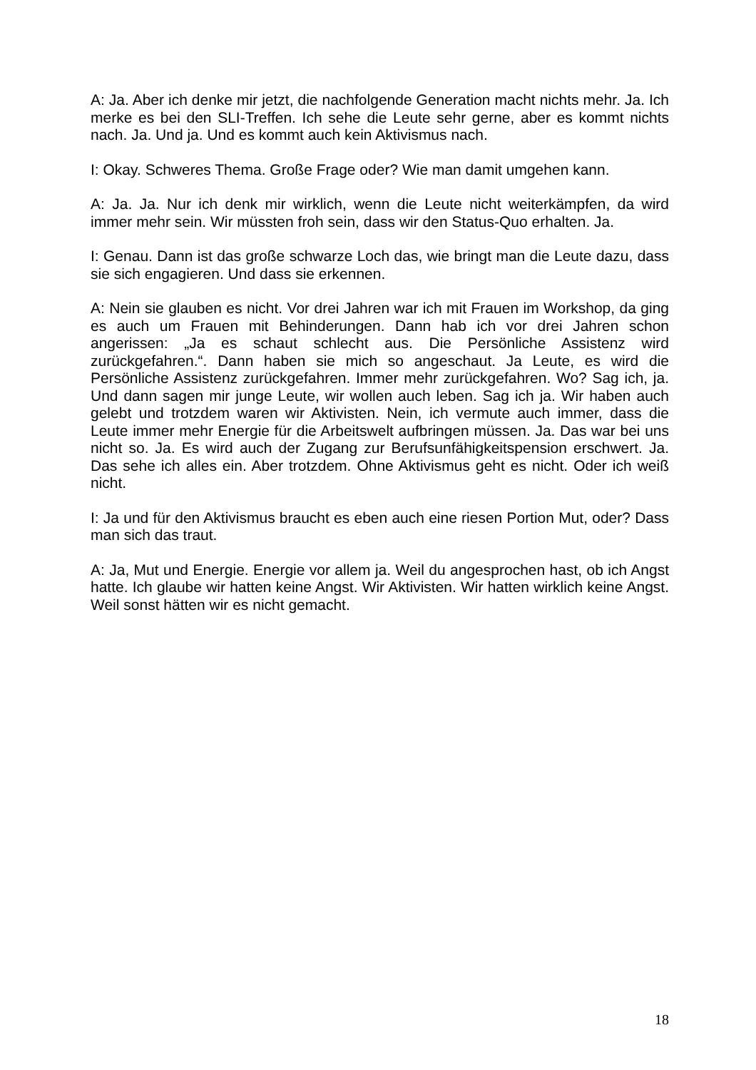A: Ja. Aber ich denke mir jetzt, die nachfolgende Generation macht nichts mehr. Ja. Ich merke es bei den SLI-Treffen. Ich sehe die Leute sehr gerne, aber es kommt nichts nach. Ja. Und ja. Und es kommt auch kein Aktivismus nach.
I: Okay. Schweres Thema. Große Frage oder? Wie man damit umgehen kann.
A: Ja. Ja. Nur ich denk mir wirklich, wenn die Leute nicht weiterkämpfen, da wird immer mehr sein. Wir müssten froh sein, dass wir den Status-Quo erhalten. Ja.
I: Genau. Dann ist das große schwarze Loch das, wie bringt man die Leute dazu, dass sie sich engagieren. Und dass sie erkennen.
A: Nein sie glauben es nicht. Vor drei Jahren war ich mit Frauen im Workshop, da ging es auch um Frauen mit Behinderungen. Dann hab ich vor drei Jahren schon angerissen: „Ja es schaut schlecht aus. Die Persönliche Assistenz wird zurückgefahren.“. Dann haben sie mich so angeschaut. Ja Leute, es wird die Persönliche Assistenz zurückgefahren. Immer mehr zurückgefahren. Wo? Sag ich, ja. Und dann sagen mir junge Leute, wir wollen auch leben. Sag ich ja. Wir haben auch gelebt und trotzdem waren wir Aktivisten. Nein, ich vermute auch immer, dass die Leute immer mehr Energie für die Arbeitswelt aufbringen müssen. Ja. Das war bei uns nicht so. Ja. Es wird auch der Zugang zur Berufsunfähigkeitspension erschwert. Ja. Das sehe ich alles ein. Aber trotzdem. Ohne Aktivismus geht es nicht. Oder ich weiß nicht.
I: Ja und für den Aktivismus braucht es eben auch eine riesen Portion Mut, oder? Dass man sich das traut.
A: Ja, Mut und Energie. Energie vor allem ja. Weil du angesprochen hast, ob ich Angst hatte. Ich glaube wir hatten keine Angst. Wir Aktivisten. Wir hatten wirklich keine Angst. Weil sonst hätten wir es nicht gemacht.
18